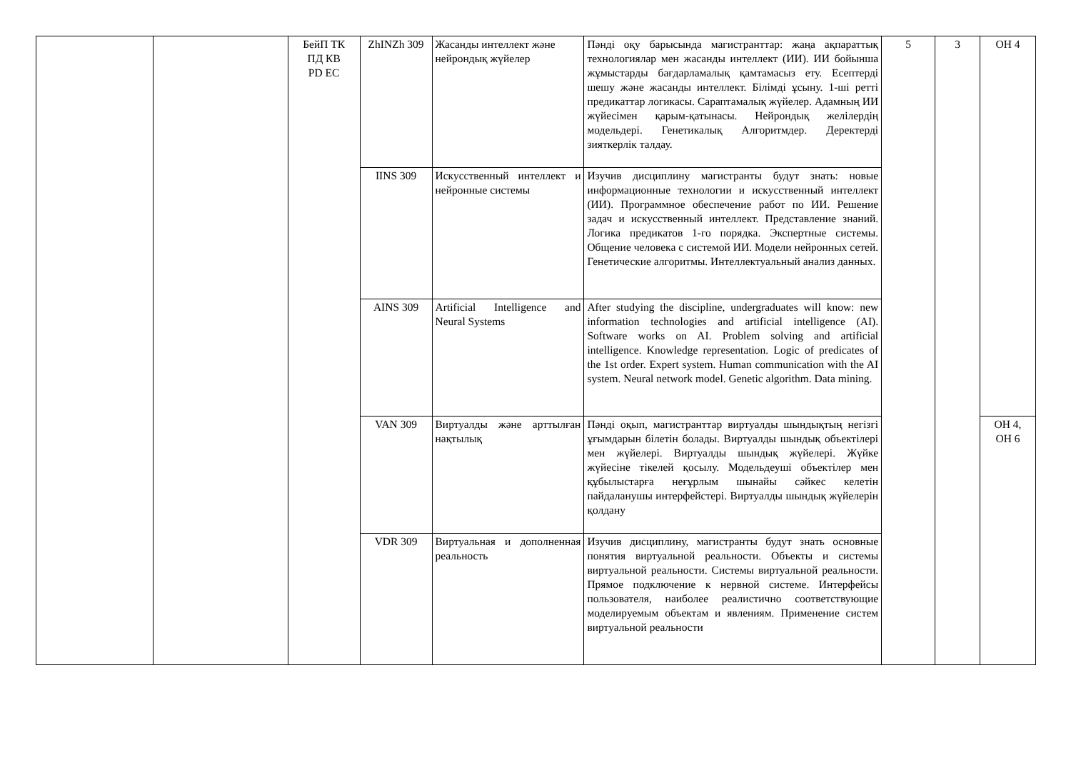| | | БейП ТК ПД КВ PD EC | ZhINZh 309 | Жасанды интеллект және нейрондық жүйелер | Пәнді оқу барысында магистранттар: жаңа ақпараттық технологиялар мен жасанды интеллект (ИИ). ИИ бойынша жұмыстарды бағдарламалық қамтамасыз ету. Есептерді шешу және жасанды интеллект. Білімді ұсыну. 1-ші ретті предикаттар логикасы. Сараптамалық жүйелер. Адамның ИИ жүйесімен қарым-қатынасы. Нейрондық желілердің модельдері. Генетикалық Алгоритмдер. Деректерді зияткерлік талдау. | 5 | 3 | ОН 4 |
| | | | IINS 309 | Искусственный интеллект и нейронные системы | Изучив дисциплину магистранты будут знать: новые информационные технологии и искусственный интеллект (ИИ). Программное обеспечение работ по ИИ. Решение задач и искусственный интеллект. Представление знаний. Логика предикатов 1-го порядка. Экспертные системы. Общение человека с системой ИИ. Модели нейронных сетей. Генетические алгоритмы. Интеллектуальный анализ данных. | | | |
| | | | AINS 309 | Artificial Intelligence and Neural Systems | After studying the discipline, undergraduates will know: new information technologies and artificial intelligence (AI). Software works on AI. Problem solving and artificial intelligence. Knowledge representation. Logic of predicates of the 1st order. Expert system. Human communication with the AI system. Neural network model. Genetic algorithm. Data mining. | | | |
| | | | VAN 309 | Виртуалды және арттылған нақтылық | Пәнді оқып, магистранттар виртуалды шындықтың негізгі ұғымдарын білетін болады. Виртуалды шындық объектілері мен жүйелері. Виртуалды шындық жүйелері. Жүйке жүйесіне тікелей қосылу. Модельдеуші объектілер мен құбылыстарға неғұрлым шынайы сәйкес келетін пайдаланушы интерфейстері. Виртуалды шындық жүйелерін қолдану | | | ОН 4, ОН 6 |
| | | | VDR 309 | Виртуальная и дополненная реальность | Изучив дисциплину, магистранты будут знать основные понятия виртуальной реальности. Объекты и системы виртуальной реальности. Системы виртуальной реальности. Прямое подключение к нервной системе. Интерфейсы пользователя, наиболее реалистично соответствующие моделируемым объектам и явлениям. Применение систем виртуальной реальности | | | |